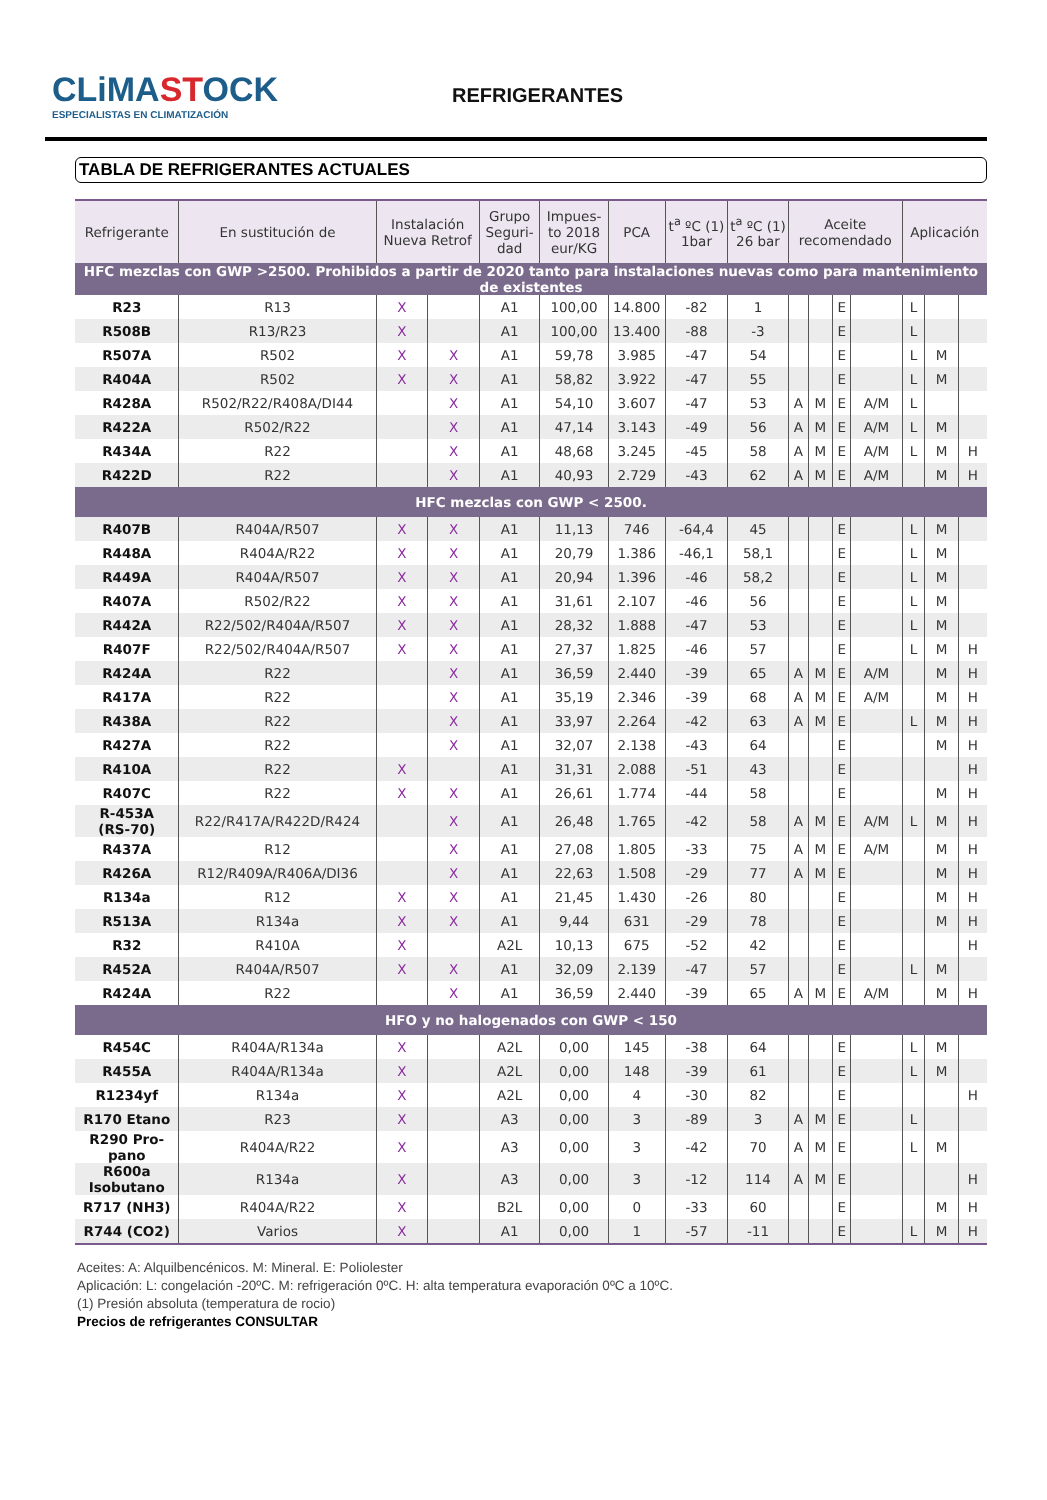CLiMASTOCK
ESPECIALISTAS EN CLIMATIZACIÓN
REFRIGERANTES
TABLA DE REFRIGERANTES ACTUALES
| Refrigerante | En sustitución de | Instalación Nueva Retrof | | Grupo Seguri- dad | Impues- to 2018 eur/KG | PCA | t<sup>a</sup> ºC (1) 1bar | t<sup>a</sup> ºC (1) 26 bar | Aceite recomendado | | | | Aplicación | | |
| --- | --- | --- | --- | --- | --- | --- | --- | --- | --- | --- | --- | --- | --- | --- | --- |
| HFC mezclas con GWP >2500. Prohibidos a partir de 2020 tanto para instalaciones nuevas como para mantenimiento de existentes | | | | | | | | | | | | | | | |
| R23 | R13 | X | | A1 | 100,00 | 14.800 | -82 | 1 | | | E | | L | | |
| R508B | R13/R23 | X | | A1 | 100,00 | 13.400 | -88 | -3 | | | E | | L | | |
| R507A | R502 | X | X | A1 | 59,78 | 3.985 | -47 | 54 | | | E | | L | M | |
| R404A | R502 | X | X | A1 | 58,82 | 3.922 | -47 | 55 | | | E | | L | M | |
| R428A | R502/R22/R408A/DI44 | | X | A1 | 54,10 | 3.607 | -47 | 53 | A | M | E | A/M | L | | |
| R422A | R502/R22 | | X | A1 | 47,14 | 3.143 | -49 | 56 | A | M | E | A/M | L | M | |
| R434A | R22 | | X | A1 | 48,68 | 3.245 | -45 | 58 | A | M | E | A/M | L | M | H |
| R422D | R22 | | X | A1 | 40,93 | 2.729 | -43 | 62 | A | M | E | A/M | | M | H |
| HFC mezclas con GWP < 2500. | | | | | | | | | | | | | | | |
| R407B | R404A/R507 | X | X | A1 | 11,13 | 746 | -64,4 | 45 | | | E | | L | M | |
| R448A | R404A/R22 | X | X | A1 | 20,79 | 1.386 | -46,1 | 58,1 | | | E | | L | M | |
| R449A | R404A/R507 | X | X | A1 | 20,94 | 1.396 | -46 | 58,2 | | | E | | L | M | |
| R407A | R502/R22 | X | X | A1 | 31,61 | 2.107 | -46 | 56 | | | E | | L | M | |
| R442A | R22/502/R404A/R507 | X | X | A1 | 28,32 | 1.888 | -47 | 53 | | | E | | L | M | |
| R407F | R22/502/R404A/R507 | X | X | A1 | 27,37 | 1.825 | -46 | 57 | | | E | | L | M | H |
| R424A | R22 | | X | A1 | 36,59 | 2.440 | -39 | 65 | A | M | E | A/M | | M | H |
| R417A | R22 | | X | A1 | 35,19 | 2.346 | -39 | 68 | A | M | E | A/M | | M | H |
| R438A | R22 | | X | A1 | 33,97 | 2.264 | -42 | 63 | A | M | E | | L | M | H |
| R427A | R22 | | X | A1 | 32,07 | 2.138 | -43 | 64 | | | E | | | M | H |
| R410A | R22 | X | | A1 | 31,31 | 2.088 | -51 | 43 | | | E | | | | H |
| R407C | R22 | X | X | A1 | 26,61 | 1.774 | -44 | 58 | | | E | | | M | H |
| R-453A (RS-70) | R22/R417A/R422D/R424 | | X | A1 | 26,48 | 1.765 | -42 | 58 | A | M | E | A/M | L | M | H |
| R437A | R12 | | X | A1 | 27,08 | 1.805 | -33 | 75 | A | M | E | A/M | | M | H |
| R426A | R12/R409A/R406A/DI36 | | X | A1 | 22,63 | 1.508 | -29 | 77 | A | M | E | | | M | H |
| R134a | R12 | X | X | A1 | 21,45 | 1.430 | -26 | 80 | | | E | | | M | H |
| R513A | R134a | X | X | A1 | 9,44 | 631 | -29 | 78 | | | E | | | M | H |
| R32 | R410A | X | | A2L | 10,13 | 675 | -52 | 42 | | | E | | | | H |
| R452A | R404A/R507 | X | X | A1 | 32,09 | 2.139 | -47 | 57 | | | E | | L | M | |
| R424A | R22 | | X | A1 | 36,59 | 2.440 | -39 | 65 | A | M | E | A/M | | M | H |
| HFO y no halogenados con GWP < 150 | | | | | | | | | | | | | | | |
| R454C | R404A/R134a | X | | A2L | 0,00 | 145 | -38 | 64 | | | E | | L | M | |
| R455A | R404A/R134a | X | | A2L | 0,00 | 148 | -39 | 61 | | | E | | L | M | |
| R1234yf | R134a | X | | A2L | 0,00 | 4 | -30 | 82 | | | E | | | | H |
| R170 Etano | R23 | X | | A3 | 0,00 | 3 | -89 | 3 | A | M | E | | L | | |
| R290 Pro- pano | R404A/R22 | X | | A3 | 0,00 | 3 | -42 | 70 | A | M | E | | L | M | |
| R600a Isobutano | R134a | X | | A3 | 0,00 | 3 | -12 | 114 | A | M | E | | | | H |
| R717 (NH3) | R404A/R22 | X | | B2L | 0,00 | 0 | -33 | 60 | | | E | | | M | H |
| R744 (CO2) | Varios | X | | A1 | 0,00 | 1 | -57 | -11 | | | E | | L | M | H |
Aceites: A: Alquilbencénicos. M: Mineral. E: Poliolester
Aplicación: L: congelación -20ºC. M: refrigeración 0ºC. H: alta temperatura evaporación 0ºC a 10ºC.
(1) Presión absoluta (temperatura de rocio)
Precios de refrigerantes CONSULTAR